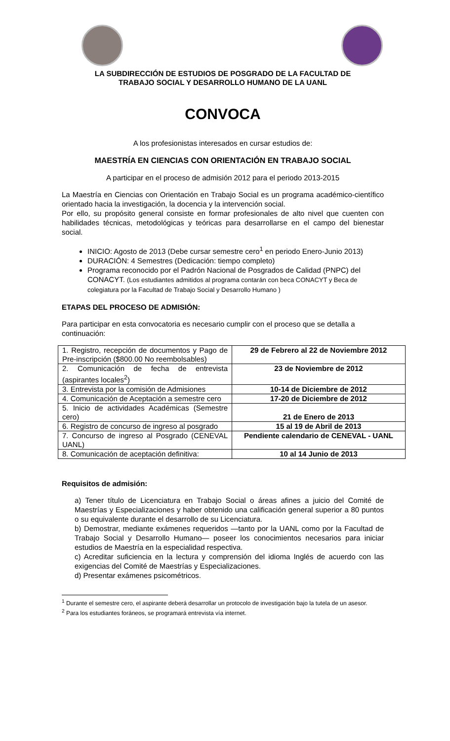LA SUBDIRECCIÓN DE ESTUDIOS DE POSGRADO DE LA FACULTAD DE
TRABAJO SOCIAL Y DESARROLLO HUMANO DE LA UANL
CONVOCA
A los profesionistas interesados en cursar estudios de:
MAESTRÍA EN CIENCIAS CON ORIENTACIÓN EN TRABAJO SOCIAL
A participar en el proceso de admisión 2012 para el periodo 2013-2015
La Maestría en Ciencias con Orientación en Trabajo Social es un programa académico-científico orientado hacia la investigación, la docencia y la intervención social.
Por ello, su propósito general consiste en formar profesionales de alto nivel que cuenten con habilidades técnicas, metodológicas y teóricas para desarrollarse en el campo del bienestar social.
INICIO: Agosto de 2013 (Debe cursar semestre cero<sup>1</sup> en periodo Enero-Junio 2013)
DURACIÓN: 4 Semestres (Dedicación: tiempo completo)
Programa reconocido por el Padrón Nacional de Posgrados de Calidad (PNPC) del CONACYT. (Los estudiantes admitidos al programa contarán con beca CONACYT y Beca de colegiatura por la Facultad de Trabajo Social y Desarrollo Humano )
ETAPAS DEL PROCESO DE ADMISIÓN:
Para participar en esta convocatoria es necesario cumplir con el proceso que se detalla a continuación:
| 1. Registro, recepción de documentos y Pago de Pre-inscripción ($800.00 No reembolsables) | 29 de Febrero al 22 de Noviembre 2012 |
| 2. Comunicación de fecha de entrevista (aspirantes locales<sup>2</sup>) | 23 de Noviembre de 2012 |
| 3. Entrevista por la comisión de Admisiones | 10-14 de Diciembre de 2012 |
| 4. Comunicación de Aceptación a semestre cero | 17-20 de Diciembre de 2012 |
| 5. Inicio de actividades Académicas (Semestre cero) | 21 de Enero de 2013 |
| 6. Registro de concurso de ingreso al posgrado | 15 al 19 de Abril de 2013 |
| 7. Concurso de ingreso al Posgrado (CENEVAL UANL) | Pendiente calendario de CENEVAL - UANL |
| 8. Comunicación de aceptación definitiva: | 10 al 14 Junio de 2013 |
Requisitos de admisión:
a) Tener título de Licenciatura en Trabajo Social o áreas afines a juicio del Comité de Maestrías y Especializaciones y haber obtenido una calificación general superior a 80 puntos o su equivalente durante el desarrollo de su Licenciatura.
b) Demostrar, mediante exámenes requeridos —tanto por la UANL como por la Facultad de Trabajo Social y Desarrollo Humano— poseer los conocimientos necesarios para iniciar estudios de Maestría en la especialidad respectiva.
c) Acreditar suficiencia en la lectura y comprensión del idioma Inglés de acuerdo con las exigencias del Comité de Maestrías y Especializaciones.
d) Presentar exámenes psicométricos.
<sup>1</sup> Durante el semestre cero, el aspirante deberá desarrollar un protocolo de investigación bajo la tutela de un asesor.
<sup>2</sup> Para los estudiantes foráneos, se programará entrevista vía internet.